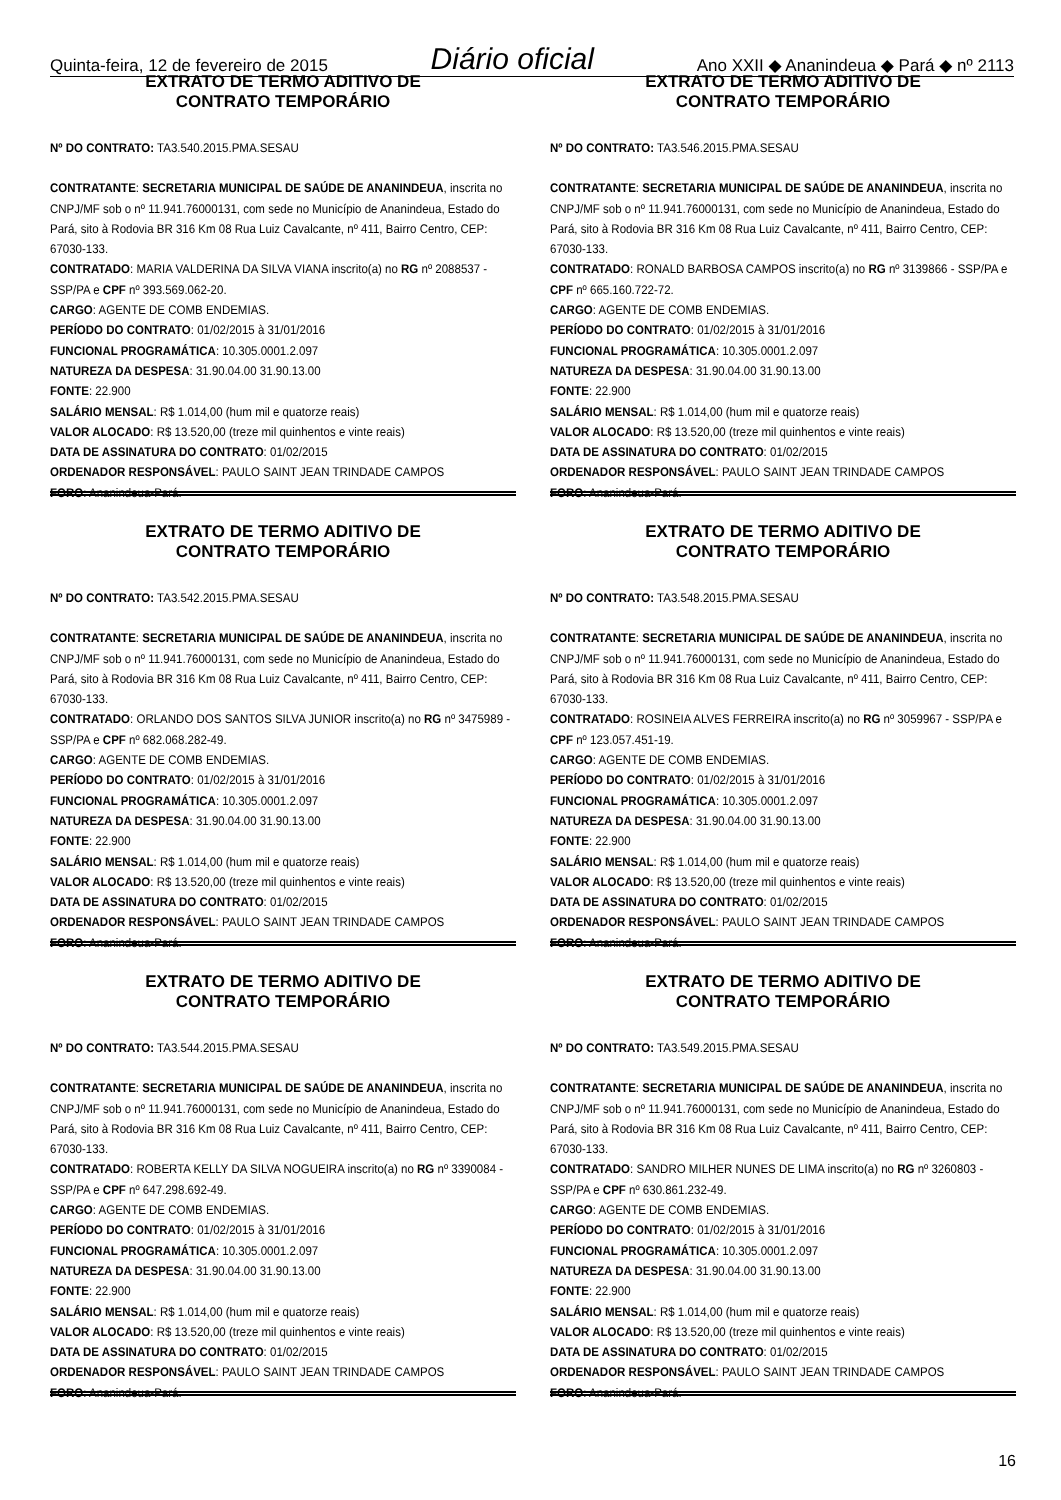Quinta-feira, 12 de fevereiro de 2015 Diário oficial Ano XXII ◆ Ananindeua ◆ Pará ◆ nº 2113
EXTRATO DE TERMO ADITIVO DE
CONTRATO TEMPORÁRIO
Nº DO CONTRATO: TA3.540.2015.PMA.SESAU
CONTRATANTE: SECRETARIA MUNICIPAL DE SAÚDE DE ANANINDEUA, inscrita no CNPJ/MF sob o nº 11.941.76000131, com sede no Município de Ananindeua, Estado do Pará, sito à Rodovia BR 316 Km 08 Rua Luiz Cavalcante, nº 411, Bairro Centro, CEP: 67030-133.
CONTRATADO: MARIA VALDERINA DA SILVA VIANA inscrito(a) no RG nº 2088537 - SSP/PA e CPF nº 393.569.062-20.
CARGO: AGENTE DE COMB ENDEMIAS.
PERÍODO DO CONTRATO: 01/02/2015 à 31/01/2016
FUNCIONAL PROGRAMÁTICA: 10.305.0001.2.097
NATUREZA DA DESPESA: 31.90.04.00 31.90.13.00
FONTE: 22.900
SALÁRIO MENSAL: R$ 1.014,00 (hum mil e quatorze reais)
VALOR ALOCADO: R$ 13.520,00 (treze mil quinhentos e vinte reais)
DATA DE ASSINATURA DO CONTRATO: 01/02/2015
ORDENADOR RESPONSÁVEL: PAULO SAINT JEAN TRINDADE CAMPOS
FORO: Ananindeua-Pará.
EXTRATO DE TERMO ADITIVO DE
CONTRATO TEMPORÁRIO
Nº DO CONTRATO: TA3.542.2015.PMA.SESAU
CONTRATANTE: SECRETARIA MUNICIPAL DE SAÚDE DE ANANINDEUA, inscrita no CNPJ/MF sob o nº 11.941.76000131, com sede no Município de Ananindeua, Estado do Pará, sito à Rodovia BR 316 Km 08 Rua Luiz Cavalcante, nº 411, Bairro Centro, CEP: 67030-133.
CONTRATADO: ORLANDO DOS SANTOS SILVA JUNIOR inscrito(a) no RG nº 3475989 - SSP/PA e CPF nº 682.068.282-49.
CARGO: AGENTE DE COMB ENDEMIAS.
PERÍODO DO CONTRATO: 01/02/2015 à 31/01/2016
FUNCIONAL PROGRAMÁTICA: 10.305.0001.2.097
NATUREZA DA DESPESA: 31.90.04.00 31.90.13.00
FONTE: 22.900
SALÁRIO MENSAL: R$ 1.014,00 (hum mil e quatorze reais)
VALOR ALOCADO: R$ 13.520,00 (treze mil quinhentos e vinte reais)
DATA DE ASSINATURA DO CONTRATO: 01/02/2015
ORDENADOR RESPONSÁVEL: PAULO SAINT JEAN TRINDADE CAMPOS
FORO: Ananindeua-Pará.
EXTRATO DE TERMO ADITIVO DE
CONTRATO TEMPORÁRIO
Nº DO CONTRATO: TA3.544.2015.PMA.SESAU
CONTRATANTE: SECRETARIA MUNICIPAL DE SAÚDE DE ANANINDEUA, inscrita no CNPJ/MF sob o nº 11.941.76000131, com sede no Município de Ananindeua, Estado do Pará, sito à Rodovia BR 316 Km 08 Rua Luiz Cavalcante, nº 411, Bairro Centro, CEP: 67030-133.
CONTRATADO: ROBERTA KELLY DA SILVA NOGUEIRA inscrito(a) no RG nº 3390084 - SSP/PA e CPF nº 647.298.692-49.
CARGO: AGENTE DE COMB ENDEMIAS.
PERÍODO DO CONTRATO: 01/02/2015 à 31/01/2016
FUNCIONAL PROGRAMÁTICA: 10.305.0001.2.097
NATUREZA DA DESPESA: 31.90.04.00 31.90.13.00
FONTE: 22.900
SALÁRIO MENSAL: R$ 1.014,00 (hum mil e quatorze reais)
VALOR ALOCADO: R$ 13.520,00 (treze mil quinhentos e vinte reais)
DATA DE ASSINATURA DO CONTRATO: 01/02/2015
ORDENADOR RESPONSÁVEL: PAULO SAINT JEAN TRINDADE CAMPOS
FORO: Ananindeua-Pará.
EXTRATO DE TERMO ADITIVO DE
CONTRATO TEMPORÁRIO
Nº DO CONTRATO: TA3.546.2015.PMA.SESAU
CONTRATANTE: SECRETARIA MUNICIPAL DE SAÚDE DE ANANINDEUA, inscrita no CNPJ/MF sob o nº 11.941.76000131, com sede no Município de Ananindeua, Estado do Pará, sito à Rodovia BR 316 Km 08 Rua Luiz Cavalcante, nº 411, Bairro Centro, CEP: 67030-133.
CONTRATADO: RONALD BARBOSA CAMPOS inscrito(a) no RG nº 3139866 - SSP/PA e CPF nº 665.160.722-72.
CARGO: AGENTE DE COMB ENDEMIAS.
PERÍODO DO CONTRATO: 01/02/2015 à 31/01/2016
FUNCIONAL PROGRAMÁTICA: 10.305.0001.2.097
NATUREZA DA DESPESA: 31.90.04.00 31.90.13.00
FONTE: 22.900
SALÁRIO MENSAL: R$ 1.014,00 (hum mil e quatorze reais)
VALOR ALOCADO: R$ 13.520,00 (treze mil quinhentos e vinte reais)
DATA DE ASSINATURA DO CONTRATO: 01/02/2015
ORDENADOR RESPONSÁVEL: PAULO SAINT JEAN TRINDADE CAMPOS
FORO: Ananindeua-Pará.
EXTRATO DE TERMO ADITIVO DE
CONTRATO TEMPORÁRIO
Nº DO CONTRATO: TA3.548.2015.PMA.SESAU
CONTRATANTE: SECRETARIA MUNICIPAL DE SAÚDE DE ANANINDEUA, inscrita no CNPJ/MF sob o nº 11.941.76000131, com sede no Município de Ananindeua, Estado do Pará, sito à Rodovia BR 316 Km 08 Rua Luiz Cavalcante, nº 411, Bairro Centro, CEP: 67030-133.
CONTRATADO: ROSINEIA ALVES FERREIRA inscrito(a) no RG nº 3059967 - SSP/PA e CPF nº 123.057.451-19.
CARGO: AGENTE DE COMB ENDEMIAS.
PERÍODO DO CONTRATO: 01/02/2015 à 31/01/2016
FUNCIONAL PROGRAMÁTICA: 10.305.0001.2.097
NATUREZA DA DESPESA: 31.90.04.00 31.90.13.00
FONTE: 22.900
SALÁRIO MENSAL: R$ 1.014,00 (hum mil e quatorze reais)
VALOR ALOCADO: R$ 13.520,00 (treze mil quinhentos e vinte reais)
DATA DE ASSINATURA DO CONTRATO: 01/02/2015
ORDENADOR RESPONSÁVEL: PAULO SAINT JEAN TRINDADE CAMPOS
FORO: Ananindeua-Pará.
EXTRATO DE TERMO ADITIVO DE
CONTRATO TEMPORÁRIO
Nº DO CONTRATO: TA3.549.2015.PMA.SESAU
CONTRATANTE: SECRETARIA MUNICIPAL DE SAÚDE DE ANANINDEUA, inscrita no CNPJ/MF sob o nº 11.941.76000131, com sede no Município de Ananindeua, Estado do Pará, sito à Rodovia BR 316 Km 08 Rua Luiz Cavalcante, nº 411, Bairro Centro, CEP: 67030-133.
CONTRATADO: SANDRO MILHER NUNES DE LIMA inscrito(a) no RG nº 3260803 - SSP/PA e CPF nº 630.861.232-49.
CARGO: AGENTE DE COMB ENDEMIAS.
PERÍODO DO CONTRATO: 01/02/2015 à 31/01/2016
FUNCIONAL PROGRAMÁTICA: 10.305.0001.2.097
NATUREZA DA DESPESA: 31.90.04.00 31.90.13.00
FONTE: 22.900
SALÁRIO MENSAL: R$ 1.014,00 (hum mil e quatorze reais)
VALOR ALOCADO: R$ 13.520,00 (treze mil quinhentos e vinte reais)
DATA DE ASSINATURA DO CONTRATO: 01/02/2015
ORDENADOR RESPONSÁVEL: PAULO SAINT JEAN TRINDADE CAMPOS
FORO: Ananindeua-Pará.
16